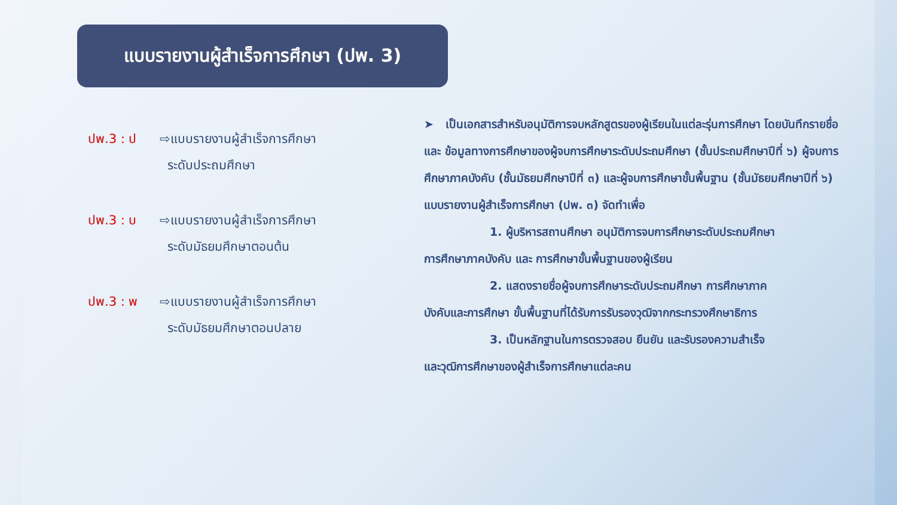แบบรายงานผู้สำเร็จการศึกษา (ปพ. 3)
ปพ.3 : ป ⇨แบบรายงานผู้สำเร็จการศึกษา
ระดับประถมศึกษา
ปพ.3 : บ ⇨แบบรายงานผู้สำเร็จการศึกษา
ระดับมัธยมศึกษาตอนต้น
ปพ.3 : พ ⇨แบบรายงานผู้สำเร็จการศึกษา
ระดับมัธยมศึกษาตอนปลาย
➤ เป็นเอกสารสำหรับอนุมัติการจบหลักสูตรของผู้เรียนในแต่ละรุ่นการศึกษา โดยบันทึกรายชื่อและ ข้อมูลทางการศึกษาของผู้จบการศึกษาระดับประถมศึกษา (ชั้นประถมศึกษาปีที่ ๖) ผู้จบการศึกษาภาคบังคับ (ชั้นมัธยมศึกษาปีที่ ๓) และผู้จบการศึกษาขั้นพื้นฐาน (ชั้นมัธยมศึกษาปีที่ ๖) แบบรายงานผู้สำเร็จการศึกษา (ปพ. ๓) จัดทำเพื่อ
1. ผู้บริหารสถานศึกษา อนุมัติการจบการศึกษาระดับประถมศึกษา
การศึกษาภาคบังคับ และ การศึกษาขั้นพื้นฐานของผู้เรียน
2. แสดงรายชื่อผู้จบการศึกษาระดับประถมศึกษา การศึกษาภาค
บังคับและการศึกษา ขั้นพื้นฐานที่ได้รับการรับรองวุฒิจากกระทรวงศึกษาธิการ
3. เป็นหลักฐานในการตรวจสอบ ยืนยัน และรับรองความสำเร็จ
และวุฒิการศึกษาของผู้สำเร็จการศึกษาแต่ละคน